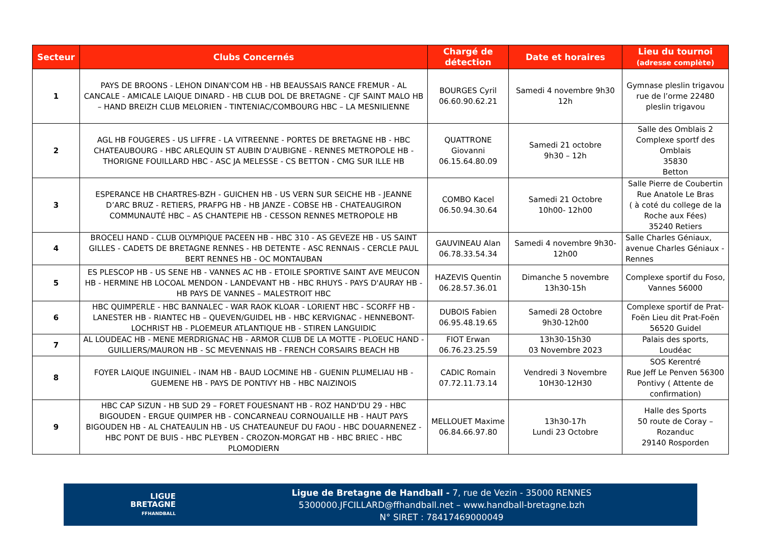| Secteur | Clubs Concernés | Chargé de détection | Date et horaires | Lieu du tournoi (adresse complète) |
| --- | --- | --- | --- | --- |
| 1 | PAYS DE BROONS - LEHON DINAN'COM HB - HB BEAUSSAIS RANCE FREMUR - AL CANCALE - AMICALE LAIQUE DINARD - HB CLUB DOL DE BRETAGNE - CJF SAINT MALO HB – HAND BREIZH CLUB MELORIEN - TINTENIAC/COMBOURG HBC – LA MESNILIENNE | BOURGES Cyril 06.60.90.62.21 | Samedi 4 novembre 9h30 12h | Gymnase pleslin trigavou rue de l’orme 22480 pleslin trigavou |
| 2 | AGL HB FOUGERES - US LIFFRE - LA VITREENNE - PORTES DE BRETAGNE HB - HBC CHATEAUBOURG - HBC ARLEQUIN ST AUBIN D'AUBIGNE - RENNES METROPOLE HB - THORIGNE FOUILLARD HBC - ASC JA MELESSE - CS BETTON - CMG SUR ILLE HB | QUATTRONE Giovanni 06.15.64.80.09 | Samedi 21 octobre 9h30 – 12h | Salle des Omblais 2 Complexe sportf des Omblais 35830 Betton |
| 3 | ESPERANCE HB CHARTRES-BZH - GUICHEN HB - US VERN SUR SEICHE HB - JEANNE D’ARC BRUZ - RETIERS, PRAFPG HB - HB JANZE - COBSE HB - CHATEAUGIRON COMMUNAUTÉ HBC – AS CHANTEPIE HB - CESSON RENNES METROPOLE HB | COMBO Kacel 06.50.94.30.64 | Samedi 21 Octobre 10h00- 12h00 | Salle Pierre de Coubertin Rue Anatole Le Bras ( à coté du college de la Roche aux Fées) 35240 Retiers |
| 4 | BROCELI HAND - CLUB OLYMPIQUE PACEEN HB - HBC 310 - AS GEVEZE HB - US SAINT GILLES - CADETS DE BRETAGNE RENNES - HB DETENTE - ASC RENNAIS - CERCLE PAUL BERT RENNES HB - OC MONTAUBAN | GAUVINEAU Alan 06.78.33.54.34 | Samedi 4 novembre 9h30-12h00 | Salle Charles Géniaux, avenue Charles Géniaux - Rennes |
| 5 | ES PLESCOP HB - US SENE HB - VANNES AC HB - ETOILE SPORTIVE SAINT AVE MEUCON HB - HERMINE HB LOCOAL MENDON - LANDEVANT HB - HBC RHUYS - PAYS D'AURAY HB - HB PAYS DE VANNES – MALESTROIT HBC | HAZEVIS Quentin 06.28.57.36.01 | Dimanche 5 novembre 13h30-15h | Complexe sportif du Foso, Vannes 56000 |
| 6 | HBC QUIMPERLE - HBC BANNALEC - WAR RAOK KLOAR - LORIENT HBC - SCORFF HB - LANESTER HB - RIANTEC HB – QUEVEN/GUIDEL HB - HBC KERVIGNAC - HENNEBONT-LOCHRIST HB - PLOEMEUR ATLANTIQUE HB - STIREN LANGUIDIC | DUBOIS Fabien 06.95.48.19.65 | Samedi 28 Octobre 9h30-12h00 | Complexe sportif de Prat-Foën Lieu dit Prat-Foën 56520 Guidel |
| 7 | AL LOUDEAC HB - MENE MERDRIGNAC HB - ARMOR CLUB DE LA MOTTE - PLOEUC HAND - GUILLIERS/MAURON HB - SC MEVENNAIS HB - FRENCH CORSAIRS BEACH HB | FIOT Erwan 06.76.23.25.59 | 13h30-15h30 03 Novembre 2023 | Palais des sports, Loudéac |
| 8 | FOYER LAIQUE INGUINIEL - INAM HB - BAUD LOCMINE HB - GUENIN PLUMELIAU HB - GUEMENE HB - PAYS DE PONTIVY HB - HBC NAIZINOIS | CADIC Romain 07.72.11.73.14 | Vendredi 3 Novembre 10H30-12H30 | SOS Kerentré Rue Jeff Le Penven 56300 Pontivy ( Attente de confirmation) |
| 9 | HBC CAP SIZUN - HB SUD 29 – FORET FOUESNANT HB - ROZ HAND'DU 29 - HBC BIGOUDEN - ERGUE QUIMPER HB - CONCARNEAU CORNOUAILLE HB - HAUT PAYS BIGOUDEN HB - AL CHATEAULIN HB - US CHATEAUNEUF DU FAOU - HBC DOUARNENEZ - HBC PONT DE BUIS - HBC PLEYBEN - CROZON-MORGAT HB - HBC BRIEC - HBC PLOMODIERN | MELLOUET Maxime 06.84.66.97.80 | 13h30-17h Lundi 23 Octobre | Halle des Sports 50 route de Coray – Rozanduc 29140 Rosporden |
LIGUE
BRETAGNE
FFHANDBALL
Ligue de Bretagne de Handball - 7, rue de Vezin - 35000 RENNES
5300000.JFCILLARD@ffhandball.net – www.handball-bretagne.bzh
N° SIRET : 78417469000049